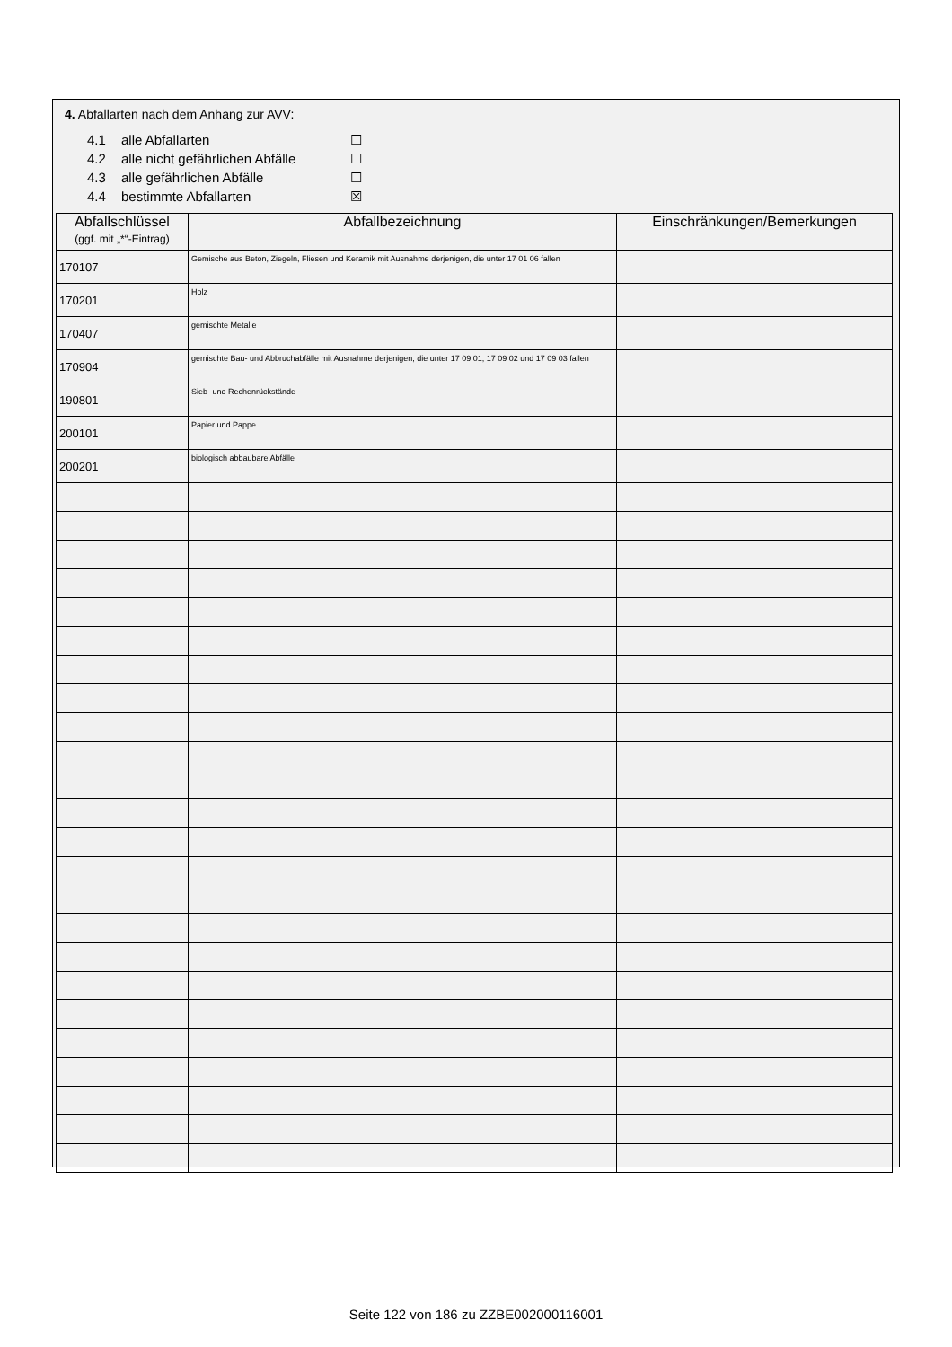4. Abfallarten nach dem Anhang zur AVV:
4.1 alle Abfallarten ☐
4.2 alle nicht gefährlichen Abfälle ☐
4.3 alle gefährlichen Abfälle ☐
4.4 bestimmte Abfallarten ☒
| Abfallschlüssel (ggf. mit „*“-Eintrag) | Abfallbezeichnung | Einschränkungen/Bemerkungen |
| --- | --- | --- |
| 170107 | Gemische aus Beton, Ziegeln, Fliesen und Keramik mit Ausnahme derjenigen, die unter 17 01 06 fallen | |
| 170201 | Holz | |
| 170407 | gemischte Metalle | |
| 170904 | gemischte Bau- und Abbruchabfälle mit Ausnahme derjenigen, die unter 17 09 01, 17 09 02 und 17 09 03 fallen | |
| 190801 | Sieb- und Rechenrückstände | |
| 200101 | Papier und Pappe | |
| 200201 | biologisch abbaubare Abfälle | |
Seite 122 von 186 zu ZZBE002000116001